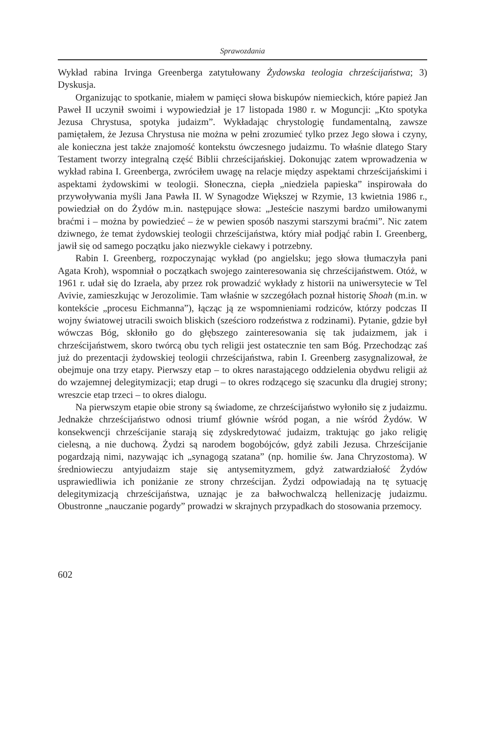Sprawozdania
Wykład rabina Irvinga Greenberga zatytułowany Żydowska teologia chrześcijańs­twa; 3) Dyskusja.
Organizując to spotkanie, miałem w pamięci słowa biskupów niemieckich, które papież Jan Paweł II uczynił swoimi i wypowiedział je 17 listopada 1980 r. w Moguncji: „Kto spotyka Jezusa Chrystusa, spotyka judaizm”. Wykładając chrystologię fundamentalną, zawsze pamiętałem, że Jezusa Chrystusa nie można w pełni zrozumieć tylko przez Jego słowa i czyny, ale konieczna jest także znajomość kontekstu ówczesnego judaizmu. To właśnie dlatego Stary Testament tworzy integralną część Biblii chrześcijańskiej. Dokonując zatem wprowadzenia w wykład rabina I. Greenberga, zwróciłem uwagę na relacje między aspektami chrześcijańskimi i aspektami żydowskimi w teologii. Słoneczna, ciepła „niedziela papieska” inspirowała do przywoływania myśli Jana Pawła II. W Synagodze Większej w Rzymie, 13 kwietnia 1986 r., powiedział on do Żydów m.in. następujące słowa: „Jesteście naszymi bardzo umiłowanymi braćmi i – można by powiedzieć – że w pewien sposób naszymi starszymi braćmi”. Nic zatem dziwnego, że temat żydowskiej teologii chrześcijaństwa, który miał podjąć rabin I. Greenberg, jawił się od samego początku jako niezwykle ciekawy i potrzebny.
Rabin I. Greenberg, rozpoczynając wykład (po angielsku; jego słowa tłumaczyła pani Agata Kroh), wspomniał o początkach swojego zainteresowania się chrześcijaństwem. Otóż, w 1961 r. udał się do Izraela, aby przez rok prowadzić wykłady z historii na uniwersytecie w Tel Avivie, zamieszkując w Jerozolimie. Tam właśnie w szczegółach poznał historię Shoah (m.in. w kontekście „procesu Eichmanna”), łącząc ją ze wspomnieniami rodziców, którzy podczas II wojny światowej utracili swoich bliskich (sześcioro rodzeństwa z rodzinami). Pytanie, gdzie był wówczas Bóg, skłoniło go do głębszego zainteresowania się tak judaizmem, jak i chrześcijaństwem, skoro twórcą obu tych religii jest ostatecznie ten sam Bóg. Przechodząc zaś już do prezentacji żydowskiej teologii chrześcijaństwa, rabin I. Greenberg zasygnalizował, że obejmuje ona trzy etapy. Pierwszy etap – to okres narastającego oddzielenia obydwu religii aż do wzajemnej delegitymizacji; etap drugi – to okres rodzącego się szacunku dla drugiej strony; wreszcie etap trzeci – to okres dialogu.
Na pierwszym etapie obie strony są świadome, ze chrześcijaństwo wyłoniło się z judaizmu. Jednakże chrześcijaństwo odnosi triumf głównie wśród pogan, a nie wśród Żydów. W konsekwencji chrześcijanie starają się zdyskredytować judaizm, traktując go jako religię cielesną, a nie duchową. Żydzi są narodem bogobójców, gdyż zabili Jezusa. Chrześcijanie pogardzają nimi, nazywając ich „synagogą szatana” (np. homilie św. Jana Chryzostoma). W średniowieczu antyjudaizm staje się antysemityzmem, gdyż zatwardziałość Żydów usprawiedliwia ich poniżanie ze strony chrześcijan. Żydzi odpowiadają na tę sytuację delegitymizacją chrześcijaństwa, uznając je za bałwochwalczą hellenizację judaizmu. Obustronne „nauczanie pogardy” prowadzi w skrajnych przypadkach do stosowania przemocy.
602